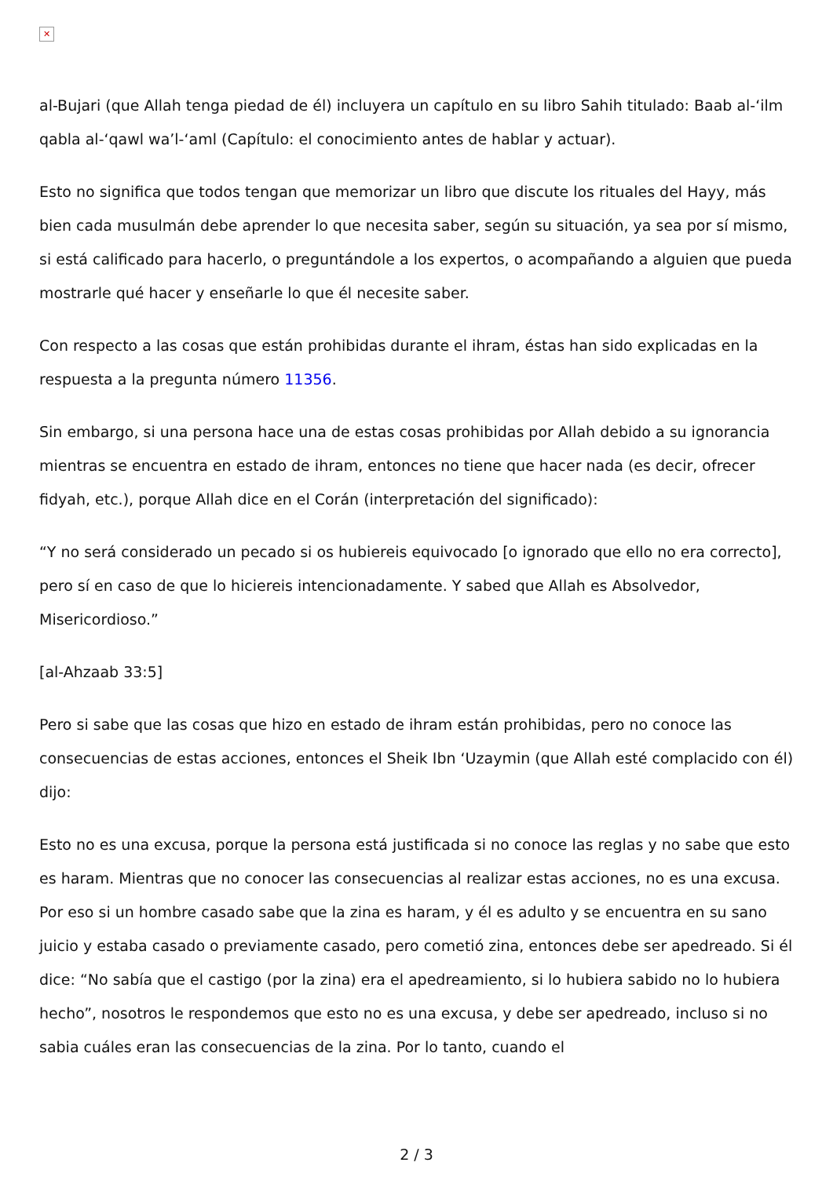✕
al-Bujari (que Allah tenga piedad de él) incluyera un capítulo en su libro Sahih titulado: Baab al-‘ilm qabla al-‘qawl wa’l-‘aml (Capítulo: el conocimiento antes de hablar y actuar).
Esto no significa que todos tengan que memorizar un libro que discute los rituales del Hayy, más bien cada musulmán debe aprender lo que necesita saber, según su situación, ya sea por sí mismo, si está calificado para hacerlo, o preguntándole a los expertos, o acompañando a alguien que pueda mostrarle qué hacer y enseñarle lo que él necesite saber.
Con respecto a las cosas que están prohibidas durante el ihram, éstas han sido explicadas en la respuesta a la pregunta número 11356.
Sin embargo, si una persona hace una de estas cosas prohibidas por Allah debido a su ignorancia mientras se encuentra en estado de ihram, entonces no tiene que hacer nada (es decir, ofrecer fidyah, etc.), porque Allah dice en el Corán (interpretación del significado):
“Y no será considerado un pecado si os hubiereis equivocado [o ignorado que ello no era correcto], pero sí en caso de que lo hiciereis intencionadamente. Y sabed que Allah es Absolvedor, Misericordioso.”
[al-Ahzaab 33:5]
Pero si sabe que las cosas que hizo en estado de ihram están prohibidas, pero no conoce las consecuencias de estas acciones, entonces el Sheik Ibn ‘Uzaymin (que Allah esté complacido con él) dijo:
Esto no es una excusa, porque la persona está justificada si no conoce las reglas y no sabe que esto es haram. Mientras que no conocer las consecuencias al realizar estas acciones, no es una excusa. Por eso si un hombre casado sabe que la zina es haram, y él es adulto y se encuentra en su sano juicio y estaba casado o previamente casado, pero cometió zina, entonces debe ser apedreado. Si él dice: “No sabía que el castigo (por la zina) era el apedreamiento, si lo hubiera sabido no lo hubiera hecho”, nosotros le respondemos que esto no es una excusa, y debe ser apedreado, incluso si no sabia cuáles eran las consecuencias de la zina. Por lo tanto, cuando el
2 / 3